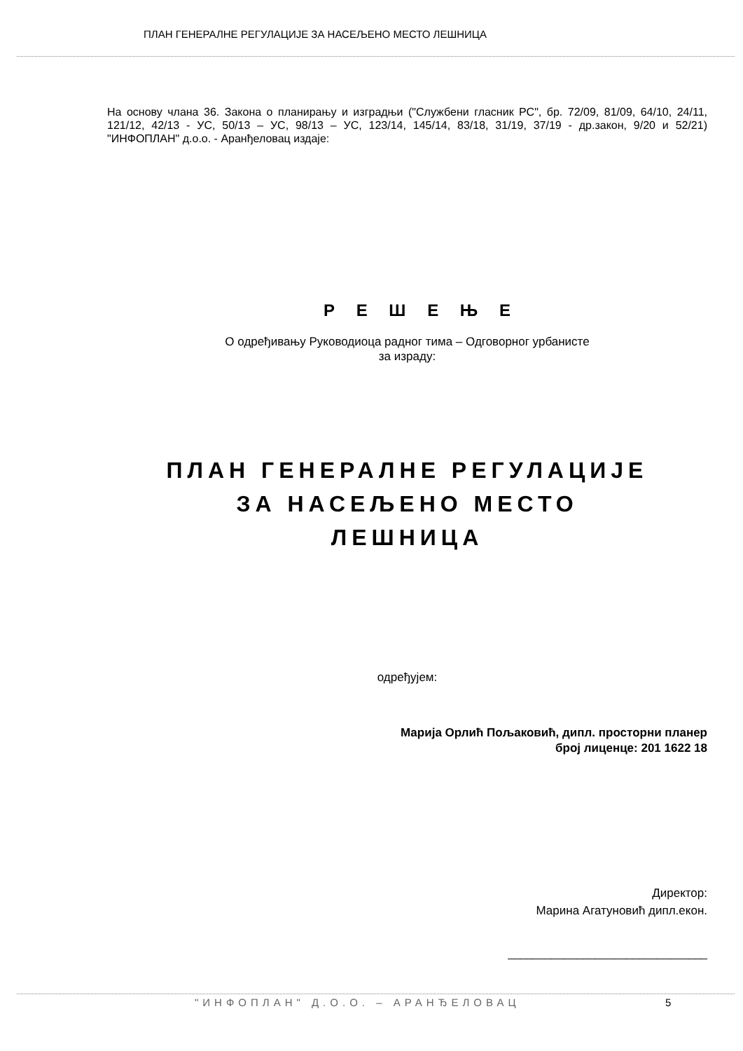ПЛАН ГЕНЕРАЛНЕ РЕГУЛАЦИЈЕ ЗА НАСЕЉЕНО МЕСТО ЛЕШНИЦА
На основу члана 36. Закона о планирању и изградњи ("Службени гласник РС", бр. 72/09, 81/09, 64/10, 24/11, 121/12, 42/13 - УС, 50/13 – УС, 98/13 – УС, 123/14, 145/14, 83/18, 31/19, 37/19 - др.закон, 9/20 и 52/21) "ИНФОПЛАН" д.о.о. - Аранђеловац издаје:
Р Е Ш Е Њ Е
О одређивању Руководиоца радног тима – Одговорног урбанисте
за израду:
ПЛАН ГЕНЕРАЛНЕ РЕГУЛАЦИЈЕ
ЗА НАСЕЉЕНО МЕСТО
ЛЕШНИЦА
одређујем:
Марија Орлић Пољаковић, дипл. просторни планер
број лиценце: 201 1622 18
Директор:
Марина Агатуновић дипл.екон.
________________________________
"ИНФОПЛАН" Д.О.О. – АРАНЂЕЛОВАЦ
5